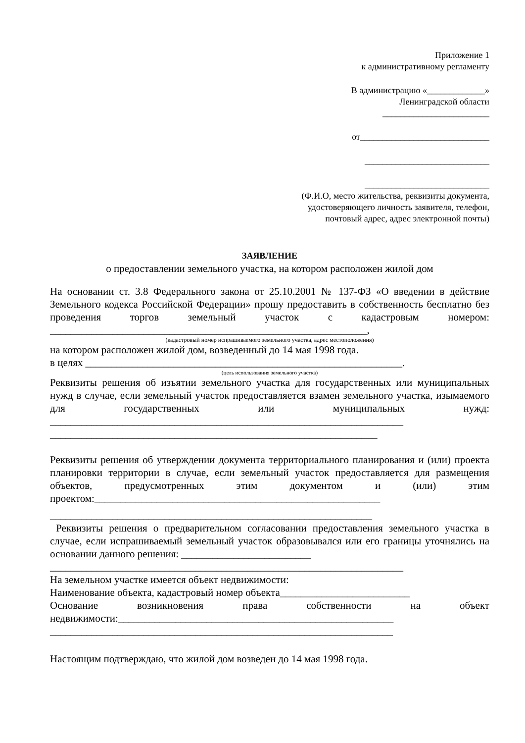Приложение 1
к административному регламенту
В администрацию «_____________»
Ленинградской области
________________________
от_____________________________
____________________________
____________________________
(Ф.И.О, место жительства, реквизиты документа,
удостоверяющего личность заявителя, телефон,
почтовый адрес, адрес электронной почты)
ЗАЯВЛЕНИЕ
о предоставлении земельного участка, на котором расположен жилой дом
На основании ст. 3.8 Федерального закона от 25.10.2001 № 137-ФЗ «О введении в действие Земельного кодекса Российской Федерации» прошу предоставить в собственность бесплатно без проведения торгов земельный участок с кадастровым номером: _____________________________________________________________,
(кадастровый номер испрашиваемого земельного участка, адрес местоположения)
на котором расположен жилой дом, возведенный до 14 мая 1998 года.
в целях _____________________________________________________________.
(цель использования земельного участка)
Реквизиты решения об изъятии земельного участка для государственных или муниципальных нужд в случае, если земельный участок предоставляется взамен земельного участка, изымаемого для государственных или муниципальных нужд: ____________________________________________________________________
_______________________________________________________________
Реквизиты решения об утверждении документа территориального планирования и (или) проекта планировки территории в случае, если земельный участок предоставляется для размещения объектов, предусмотренных этим документом и (или) этим проектом:_______________________________________________________
______________________________________________________________
Реквизиты решения о предварительном согласовании предоставления земельного участка в случае, если испрашиваемый земельный участок образовывался или его границы уточнялись на основании данного решения: _________________________
____________________________________________________________________
На земельном участке имеется объект недвижимости:
Наименование объекта, кадастровый номер объекта_________________________
Основание возникновения права собственности на объект недвижимости:_____________________________________________________
__________________________________________________________________
Настоящим подтверждаю, что жилой дом возведен до 14 мая 1998 года.